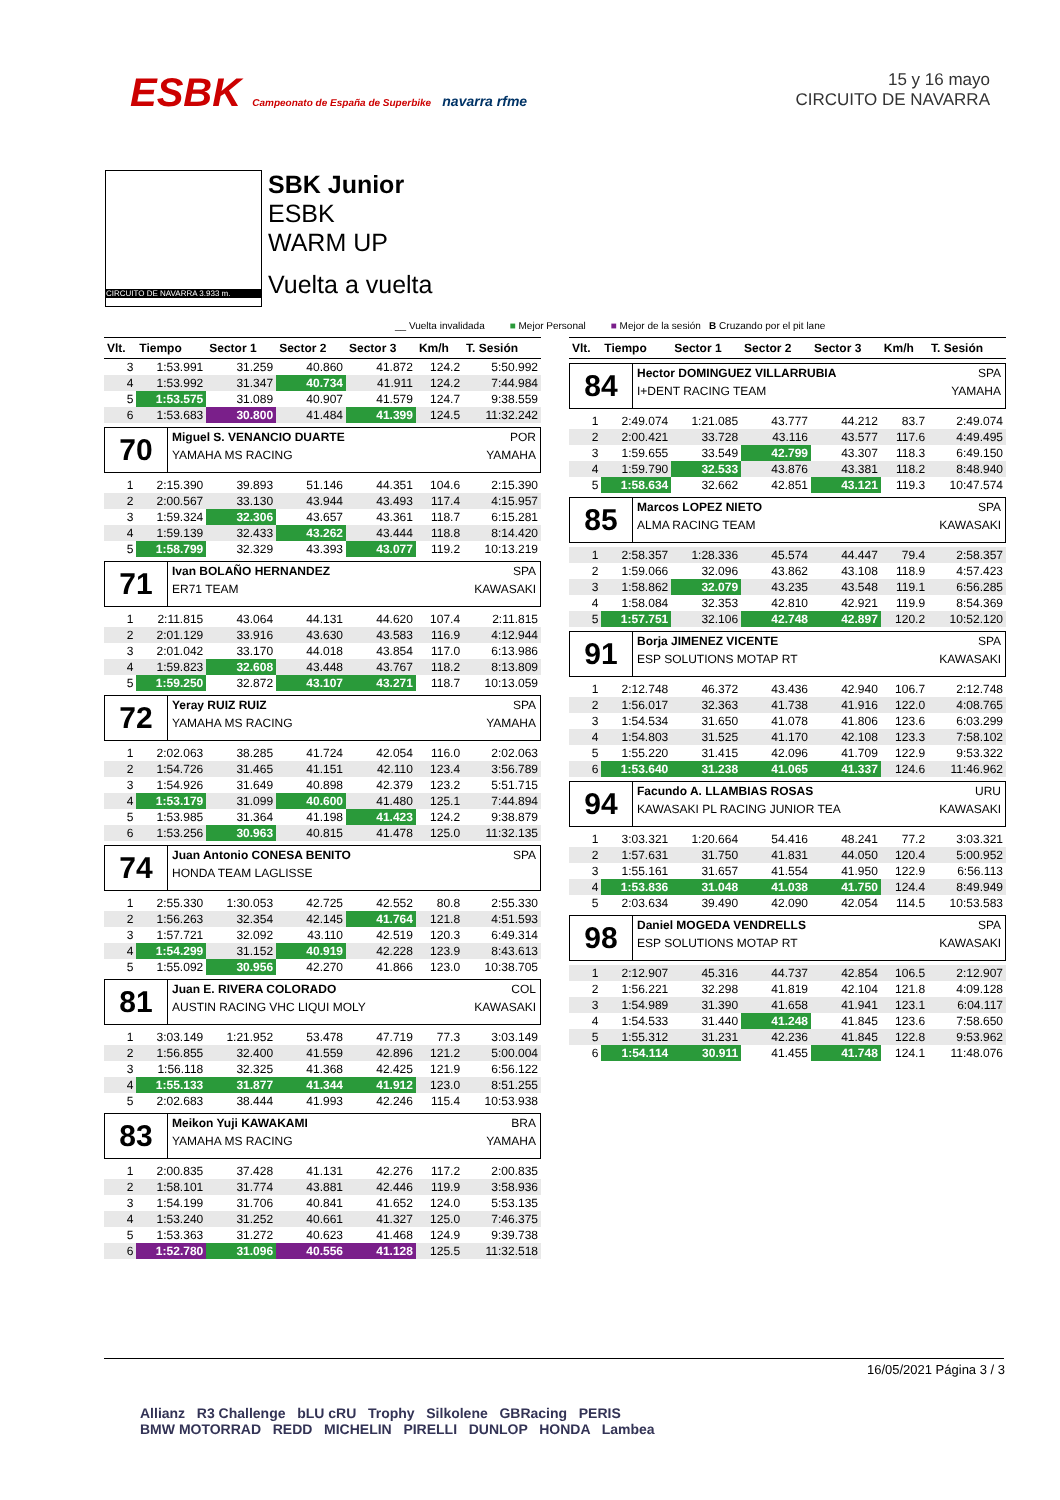ESBK Campeonato de España de Superbike navarra rfme
15 y 16 mayo
CIRCUITO DE NAVARRA
CIRCUITO DE NAVARRA 3.933 m.
SBK Junior
ESBK
WARM UP
Vuelta a vuelta
__ Vuelta invalidada ■ Mejor Personal ■ Mejor de la sesión B Cruzando por el pit lane
| Vlt. | Tiempo | Sector 1 | Sector 2 | Sector 3 | Km/h | T. Sesión |
| --- | --- | --- | --- | --- | --- | --- |
| 3 | 1:53.991 | 31.259 | 40.860 | 41.872 | 124.2 | 5:50.992 |
| 4 | 1:53.992 | 31.347 | 40.734 | 41.911 | 124.2 | 7:44.984 |
| 5 | 1:53.575 | 31.089 | 40.907 | 41.579 | 124.7 | 9:38.559 |
| 6 | 1:53.683 | 30.800 | 41.484 | 41.399 | 124.5 | 11:32.242 |
| 70 Miguel S. VENANCIO DUARTE POR YAMAHA MS RACING YAMAHA | | | | | | |
| 1 | 2:15.390 | 39.893 | 51.146 | 44.351 | 104.6 | 2:15.390 |
| 2 | 2:00.567 | 33.130 | 43.944 | 43.493 | 117.4 | 4:15.957 |
| 3 | 1:59.324 | 32.306 | 43.657 | 43.361 | 118.7 | 6:15.281 |
| 4 | 1:59.139 | 32.433 | 43.262 | 43.444 | 118.8 | 8:14.420 |
| 5 | 1:58.799 | 32.329 | 43.393 | 43.077 | 119.2 | 10:13.219 |
| 71 Ivan BOLAÑO HERNANDEZ SPA ER71 TEAM KAWASAKI | | | | | | |
| 1 | 2:11.815 | 43.064 | 44.131 | 44.620 | 107.4 | 2:11.815 |
| 2 | 2:01.129 | 33.916 | 43.630 | 43.583 | 116.9 | 4:12.944 |
| 3 | 2:01.042 | 33.170 | 44.018 | 43.854 | 117.0 | 6:13.986 |
| 4 | 1:59.823 | 32.608 | 43.448 | 43.767 | 118.2 | 8:13.809 |
| 5 | 1:59.250 | 32.872 | 43.107 | 43.271 | 118.7 | 10:13.059 |
| 72 Yeray RUIZ RUIZ SPA YAMAHA MS RACING YAMAHA | | | | | | |
| 1 | 2:02.063 | 38.285 | 41.724 | 42.054 | 116.0 | 2:02.063 |
| 2 | 1:54.726 | 31.465 | 41.151 | 42.110 | 123.4 | 3:56.789 |
| 3 | 1:54.926 | 31.649 | 40.898 | 42.379 | 123.2 | 5:51.715 |
| 4 | 1:53.179 | 31.099 | 40.600 | 41.480 | 125.1 | 7:44.894 |
| 5 | 1:53.985 | 31.364 | 41.198 | 41.423 | 124.2 | 9:38.879 |
| 6 | 1:53.256 | 30.963 | 40.815 | 41.478 | 125.0 | 11:32.135 |
| 74 Juan Antonio CONESA BENITO SPA HONDA TEAM LAGLISSE | | | | | | |
| 1 | 2:55.330 | 1:30.053 | 42.725 | 42.552 | 80.8 | 2:55.330 |
| 2 | 1:56.263 | 32.354 | 42.145 | 41.764 | 121.8 | 4:51.593 |
| 3 | 1:57.721 | 32.092 | 43.110 | 42.519 | 120.3 | 6:49.314 |
| 4 | 1:54.299 | 31.152 | 40.919 | 42.228 | 123.9 | 8:43.613 |
| 5 | 1:55.092 | 30.956 | 42.270 | 41.866 | 123.0 | 10:38.705 |
| 81 Juan E. RIVERA COLORADO COL AUSTIN RACING VHC LIQUI MOLY KAWASAKI | | | | | | |
| 1 | 3:03.149 | 1:21.952 | 53.478 | 47.719 | 77.3 | 3:03.149 |
| 2 | 1:56.855 | 32.400 | 41.559 | 42.896 | 121.2 | 5:00.004 |
| 3 | 1:56.118 | 32.325 | 41.368 | 42.425 | 121.9 | 6:56.122 |
| 4 | 1:55.133 | 31.877 | 41.344 | 41.912 | 123.0 | 8:51.255 |
| 5 | 2:02.683 | 38.444 | 41.993 | 42.246 | 115.4 | 10:53.938 |
| 83 Meikon Yuji KAWAKAMI BRA YAMAHA MS RACING YAMAHA | | | | | | |
| 1 | 2:00.835 | 37.428 | 41.131 | 42.276 | 117.2 | 2:00.835 |
| 2 | 1:58.101 | 31.774 | 43.881 | 42.446 | 119.9 | 3:58.936 |
| 3 | 1:54.199 | 31.706 | 40.841 | 41.652 | 124.0 | 5:53.135 |
| 4 | 1:53.240 | 31.252 | 40.661 | 41.327 | 125.0 | 7:46.375 |
| 5 | 1:53.363 | 31.272 | 40.623 | 41.468 | 124.9 | 9:39.738 |
| 6 | 1:52.780 | 31.096 | 40.556 | 41.128 | 125.5 | 11:32.518 |
| Vlt. | Tiempo | Sector 1 | Sector 2 | Sector 3 | Km/h | T. Sesión |
| --- | --- | --- | --- | --- | --- | --- |
| 84 Hector DOMINGUEZ VILLARRUBIA SPA I+DENT RACING TEAM YAMAHA | | | | | | |
| 1 | 2:49.074 | 1:21.085 | 43.777 | 44.212 | 83.7 | 2:49.074 |
| 2 | 2:00.421 | 33.728 | 43.116 | 43.577 | 117.6 | 4:49.495 |
| 3 | 1:59.655 | 33.549 | 42.799 | 43.307 | 118.3 | 6:49.150 |
| 4 | 1:59.790 | 32.533 | 43.876 | 43.381 | 118.2 | 8:48.940 |
| 5 | 1:58.634 | 32.662 | 42.851 | 43.121 | 119.3 | 10:47.574 |
| 85 Marcos LOPEZ NIETO SPA ALMA RACING TEAM KAWASAKI | | | | | | |
| 1 | 2:58.357 | 1:28.336 | 45.574 | 44.447 | 79.4 | 2:58.357 |
| 2 | 1:59.066 | 32.096 | 43.862 | 43.108 | 118.9 | 4:57.423 |
| 3 | 1:58.862 | 32.079 | 43.235 | 43.548 | 119.1 | 6:56.285 |
| 4 | 1:58.084 | 32.353 | 42.810 | 42.921 | 119.9 | 8:54.369 |
| 5 | 1:57.751 | 32.106 | 42.748 | 42.897 | 120.2 | 10:52.120 |
| 91 Borja JIMENEZ VICENTE SPA ESP SOLUTIONS MOTAP RT KAWASAKI | | | | | | |
| 1 | 2:12.748 | 46.372 | 43.436 | 42.940 | 106.7 | 2:12.748 |
| 2 | 1:56.017 | 32.363 | 41.738 | 41.916 | 122.0 | 4:08.765 |
| 3 | 1:54.534 | 31.650 | 41.078 | 41.806 | 123.6 | 6:03.299 |
| 4 | 1:54.803 | 31.525 | 41.170 | 42.108 | 123.3 | 7:58.102 |
| 5 | 1:55.220 | 31.415 | 42.096 | 41.709 | 122.9 | 9:53.322 |
| 6 | 1:53.640 | 31.238 | 41.065 | 41.337 | 124.6 | 11:46.962 |
| 94 Facundo A. LLAMBIAS ROSAS URU KAWASAKI PL RACING JUNIOR TEA KAWASAKI | | | | | | |
| 1 | 3:03.321 | 1:20.664 | 54.416 | 48.241 | 77.2 | 3:03.321 |
| 2 | 1:57.631 | 31.750 | 41.831 | 44.050 | 120.4 | 5:00.952 |
| 3 | 1:55.161 | 31.657 | 41.554 | 41.950 | 122.9 | 6:56.113 |
| 4 | 1:53.836 | 31.048 | 41.038 | 41.750 | 124.4 | 8:49.949 |
| 5 | 2:03.634 | 39.490 | 42.090 | 42.054 | 114.5 | 10:53.583 |
| 98 Daniel MOGEDA VENDRELLS SPA ESP SOLUTIONS MOTAP RT KAWASAKI | | | | | | |
| 1 | 2:12.907 | 45.316 | 44.737 | 42.854 | 106.5 | 2:12.907 |
| 2 | 1:56.221 | 32.298 | 41.819 | 42.104 | 121.8 | 4:09.128 |
| 3 | 1:54.989 | 31.390 | 41.658 | 41.941 | 123.1 | 6:04.117 |
| 4 | 1:54.533 | 31.440 | 41.248 | 41.845 | 123.6 | 7:58.650 |
| 5 | 1:55.312 | 31.231 | 42.236 | 41.845 | 122.8 | 9:53.962 |
| 6 | 1:54.114 | 30.911 | 41.455 | 41.748 | 124.1 | 11:48.076 |
16/05/2021 Página 3 / 3
Allianz R3 Challenge bLU cRU Trophy Silkolene GBRacing PERIS
BMW MOTORRAD REDD MICHELIN PIRELLI DUNLOP HONDA Lambea